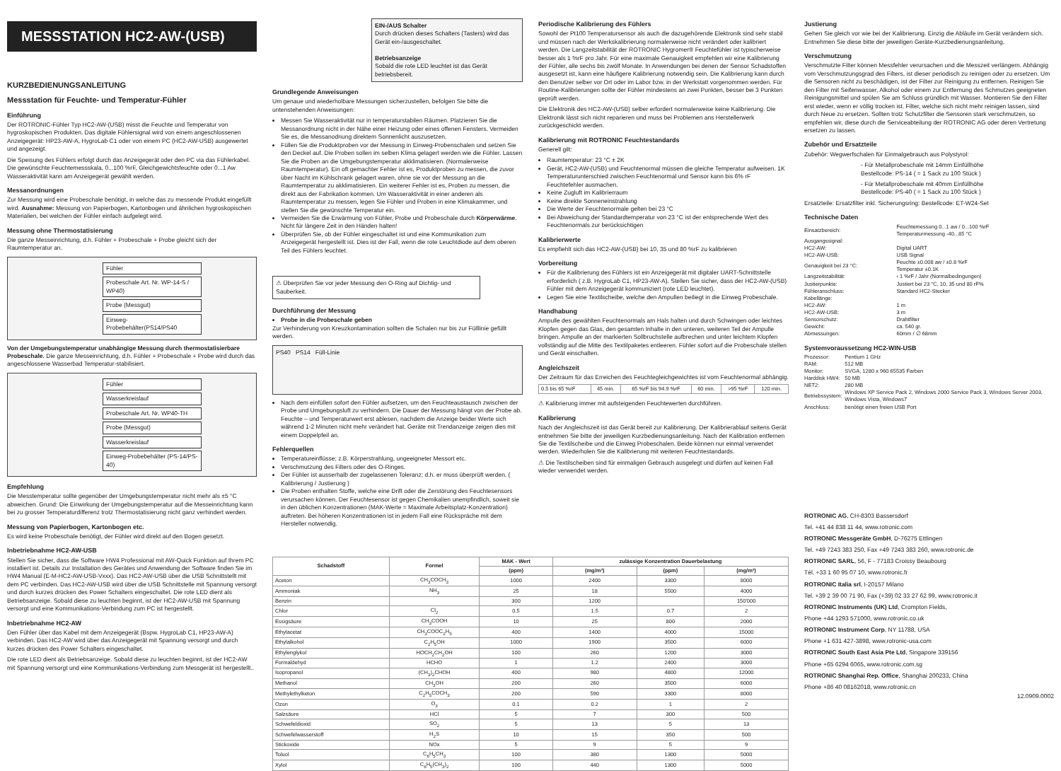MESSSTATION HC2-AW-(USB)
KURZBEDIENUNGSANLEITUNG
Messstation für Feuchte- und Temperatur-Fühler
Einführung
Der ROTRONIC-Fühler Typ HC2-AW-(USB) misst die Feuchte und Temperatur von hygroskopischen Produkten. Das digitale Fühlersignal wird von einem angeschlossenen Anzeigegerät: HP23-AW-A, HygroLab C1 oder von einem PC (HC2-AW-USB) ausgewertet und angezeigt.
Die Speisung des Fühlers erfolgt durch das Anzeigegerät oder den PC via das Fühlerkabel. Die gewünschte Feuchtemessskala, 0...100 %rF, Gleichgewichtsfeuchte oder 0...1 Aw Wasseraktivität kann am Anzeigegerät gewählt werden.
Messanordnungen
Zur Messung wird eine Probeschale benötigt, in welche das zu messende Produkt eingefüllt wird. Ausnahme: Messung von Papierbogen, Kartonbogen und ähnlichen hygroskopischen Materialien, bei welchen der Fühler einfach aufgelegt wird.
Messung ohne Thermostatisierung
Die ganze Messeinrichtung, d.h. Fühler + Probeschale + Probe gleicht sich der Raumtemperatur an.
Fühler
Probeschale Art. Nr. WP-14-S / WP40)
Probe (Messgut)
Einweg-Probebehälter(PS14/PS40
Von der Umgebungstemperatur unabhängige Messung durch thermostatisierbare Probeschale. Die ganze Messeinrichtung, d.h. Fühler + Probeschale + Probe wird durch das angeschlossene Wasserbad Temperatur-stabilisiert.
Fühler
Wasserkreislauf
Probeschale Art. Nr. WP40-TH
Probe (Messgut)
Wasserkreislauf
Einweg-Probebehälter (PS-14/PS-40)
Empfehlung
Die Messtemperatur sollte gegenüber der Umgebungstemperatur nicht mehr als ±5 °C abweichen. Grund: Die Einwirkung der Umgebungstemperatur auf die Messeinrichtung kann bei zu grosser Temperaturdifferenz trotz Thermostatisierung nicht ganz verhindert werden.
Messung von Papierbogen, Kartonbogen etc.
Es wird keine Probeschale benötigt, der Fühler wird direkt auf den Bogen gesetzt.
Inbetriebnahme HC2-AW-USB
Stellen Sie sicher, dass die Software HW4 Professional mit AW-Quick Funktion auf Ihrem PC installiert ist. Details zur Installation des Gerätes und Anwendung der Software finden Sie im HW4 Manual (E-M-HC2-AW-USB-Vxxx). Das HC2-AW-USB über die USB Schnittstellt mit dem PC verbinden. Das HC2-AW-USB wird über die USB Schnittstelle mit Spannung versorgt und durch kurzes drücken des Power Schalters eingeschaltet. Die rote LED dient als Betriebsanzeige. Sobald diese zu leuchten beginnt, ist der HC2-AW-USB mit Spannung versorgt und eine Kommunikations-Verbindung zum PC ist hergestellt.
Inbetriebnahme HC2-AW
Den Fühler über das Kabel mit dem Anzeigegerät (Bspw. HygroLab C1, HP23-AW-A) verbinden. Das HC2-AW wird über das Anzeigegerät mit Spannung versorgt und durch kurzes drücken des Power Schalters eingeschaltet.
Die rote LED dient als Betriebsanzeige. Sobald diese zu leuchten beginnt, ist der HC2-AW mit Spannung versorgt und eine Kommunikations-Verbindung zum Messgerät ist hergestellt..
EIN-/AUS Schalter
Durch drücken dieses Schalters (Tasters) wird das Gerät ein-/ausgeschaltet.
Betriebsanzeige
Sobald die rote LED leuchtet ist das Gerät betriebsbereit.
Grundlegende Anweisungen
Um genaue und wiederholbare Messungen sicherzustellen, befolgen Sie bitte die untenstehenden Anweisungen:
Messen Sie Wasseraktivität nur in temperaturstabilen Räumen. Platzieren Sie die Messanordnung nicht in der Nähe einer Heizung oder eines offenen Fensters. Vermeiden Sie es, die Messanodnung direktem Sonnenlicht auszusetzen.
Füllen Sie die Produktproben vor der Messung in Einweg-Probenschalen und setzen Sie den Deckel auf. Die Proben sollen im selben Klima gelagert werden wie die Fühler. Lassen Sie die Proben an die Umgebungstemperatur akklimatisieren. (Normalerweise Raumtemperatur). Ein oft gemachter Fehler ist es, Produktproben zu messen, die zuvor über Nacht im Kühlschrank gelagert waren, ohne sie vor der Messung an die Raumtemperatur zu akklimatisieren. Ein weiterer Fehler ist es, Proben zu messen, die direkt aus der Fabrikation kommen. Um Wasseraktivität in einer anderen als Raumtemperatur zu messen, legen Sie Fühler und Proben in eine Klimakammer, und stellen Sie die gewünschte Temperatur ein.
Vermeiden Sie die Erwärmung von Fühler, Probe und Probeschale durch Körperwärme. Nicht für längere Zeit in den Händen halten!
Überprüfen Sie, ob der Fühler eingeschaltet ist und eine Kommunikation zum Anzeigegerät hergestellt ist. Dies ist der Fall, wenn die rote Leuchtdiode auf dem oberen Teil des Fühlers leuchtet.
⚠ Überprüfen Sie vor jeder Messung den O-Ring auf Dichtig- und Sauberkeit.
Durchführung der Messung
Probe in die Probeschale geben
Zur Verhinderung von Kreuzkontamination sollten die Schalen nur bis zur Fülllinie gefüllt werden.
PS40 PS14 Füll-Linie
Nach dem einfüllen sofort den Fühler aufsetzen, um den Feuchteaustausch zwischen der Probe und Umgebungsluft zu verhindern. Die Dauer der Messung hängt von der Probe ab. Feuchte – und Temperaturwert erst ablesen, nachdem die Anzeige beider Werte sich während 1-2 Minuten nicht mehr verändert hat. Geräte mit Trendanzeige zeigen dies mit einem Doppelpfeil an.
Fehlerquellen
Temperatureinflüsse; z.B. Körperstrahlung, ungeeigneter Messort etc.
Verschmutzung des Filters oder des O-Ringes.
Der Fühler ist ausserhalb der zugelassenen Toleranz; d.h. er muss überprüft werden. ( Kalibrierung / Justierung )
Die Proben enthalten Stoffe, welche eine Drift oder die Zerstörung des Feuchtesensors verursachen können. Der Feuchtesensor ist gegen Chemikalien unempfindlich, soweit sie in den üblichen Konzentrationen (MAK-Werte = Maximale Arbeitsplatz-Konzentration) auftreten. Bei höheren Konzentrationen ist in jedem Fall eine Rückspräche mit dem Hersteller notwendig.
Periodische Kalibrierung des Fühlers
Sowohl der Pt100 Temperatursensor als auch die dazugehörende Elektronik sind sehr stabil und müssen nach der Werkskalibrierung normalerweise nicht verändert oder kalibriert werden. Die Langzeitstabilität der ROTRONIC Hygromer® Feuchtefühler ist typischerweise besser als 1 %rF pro Jahr. Für eine maximale Genauigkeit empfehlen wir eine Kalibrierung der Fühler, alle sechs bis zwölf Monate. In Anwendungen bei denen der Sensor Schadstoffen ausgesetzt ist, kann eine häufigere Kalibrierung notwendig sein. Die Kalibrierung kann durch den Benutzer selber vor Ort oder im Labor bzw. in der Werkstatt vorgenommen werden. Für Routine-Kalibrierungen sollte der Fühler mindestens an zwei Punkten, besser bei 3 Punkten geprüft werden.
Die Elektronik des HC2-AW-(USB) selber erfordert normalerweise keine Kalibrierung. Die Elektronik lässt sich nicht reparieren und muss bei Problemen ans Herstellerwerk zurückgeschickt werden.
Kalibrierung mit ROTRONIC Feuchtestandards
Generell gilt:
Raumtemperatur: 23 °C ± 2K
Gerät, HC2-AW-(USB) und Feuchtenormal müssen die gleiche Temperatur aufweisen. 1K Temperaturunterschied zwischen Feuchtenormal und Sensor kann bis 6% rF Feuchtefehler ausmachen.
Keine Zugluft im Kalibrierraum
Keine direkte Sonneneinstrahlung
Die Werte der Feuchtenormale gelten bei 23 °C
Bei Abweichung der Standardtemperatur von 23 °C ist der entsprechende Wert des Feuchtenormals zur berücksichtigen
Kalibrierwerte
Es empfiehlt sich das HC2-AW-(USB) bei 10, 35 und 80 %rF zu kalibrieren
Vorbereitung
Für die Kalibrierung des Fühlers ist ein Anzeigegerät mit digitaler UART-Schnittstelle erforderlich ( z.B. HygroLab C1, HP23-AW-A). Stellen Sie sicher, dass der HC2-AW-(USB) Fühler mit dem Anzeigegerät kommuniziert (rote LED leuchtet).
Legen Sie eine Textilscheibe, welche den Ampullen beiliegt in die Einweg Probeschale.
Handhabung
Ampulle des gewählten Feuchtenormals am Hals halten und durch Schwingen oder leichtes Klopfen gegen das Glas, den gesamten Inhalte in den unteren, weiteren Teil der Ampulle bringen. Ampulle an der markierten Sollbruchstelle aufbrechen und unter leichtem Klopfen vollständig auf die Mitte des Textilpaketes entleeren. Fühler sofort auf die Probeschale stellen und Gerät einschalten.
Angleichszeit
Der Zeitraum für das Erreichen des Feuchtegleichgewichtes ist vom Feuchtenormal abhängig.
| 0.5 bis 65 %rF | 45 min. | 65 %rF bis 94.9 %rF | 60 min. | >95 %rF | 120 min. |
⚠ Kalibrierung immer mit aufsteigenden Feuchtewerten durchführen.
Kalibrierung
Nach der Angleichszeit ist das Gerät bereit zur Kalibrierung. Der Kalibrierablauf seitens Gerät entnehmen Sie bitte der jeweiligen Kurzbedienungsanleitung. Nach der Kalibration entfernen Sie die Textilscheibe und die Einweg Probeschalen. Beide können nur einmal verwendet werden. Wiederholen Sie die Kalibrierung mit weiteren Feuchtestandards.
⚠ Die Textilscheiben sind für einmaligen Gebrauch ausgelegt und dürfen auf keinen Fall wieder verwendet werden.
| Schadstoff | Formel | MAK - Wert | zulässige Konzentration Dauerbelastung | | |
| --- | --- | --- | --- | --- | --- |
| | | (ppm) | (mg/m³) | (ppm) | (mg/m³) |
| Aceton | CH<sub>3</sub>COCH<sub>3</sub> | 1000 | 2400 | 3300 | 8000 |
| Ammoniak | NH<sub>3</sub> | 25 | 18 | 5500 | 4000 |
| Benzin | | 300 | 1200 | | 150'000 |
| Chlor | Cl<sub>2</sub> | 0.5 | 1.5 | 0.7 | 2 |
| Essigsäure | CH<sub>3</sub>COOH | 10 | 25 | 800 | 2000 |
| Ethylacetat | CH<sub>3</sub>COOC<sub>2</sub>H<sub>5</sub> | 400 | 1400 | 4000 | 15000 |
| Ethylalkohol | C<sub>2</sub>H<sub>5</sub>OH | 1000 | 1900 | 3500 | 6000 |
| Ethylenglykol | HOCH<sub>2</sub>CH<sub>2</sub>OH | 100 | 260 | 1200 | 3000 |
| Formaldehyd | HCHO | 1 | 1.2 | 2400 | 3000 |
| Isopropanol | (CH<sub>3</sub>)<sub>2</sub>CHOH | 400 | 980 | 4800 | 12000 |
| Methanol | CH<sub>3</sub>OH | 200 | 260 | 3500 | 6000 |
| Methylethylketon | C<sub>2</sub>H<sub>5</sub>COCH<sub>3</sub> | 200 | 590 | 3300 | 8000 |
| Ozon | O<sub>3</sub> | 0.1 | 0.2 | 1 | 2 |
| Salzsäure | HCl | 5 | 7 | 300 | 500 |
| Schwefeldioxid | SO<sub>2</sub> | 5 | 13 | 5 | 13 |
| Schwefelwasserstoff | H<sub>2</sub>S | 10 | 15 | 350 | 500 |
| Stickoxide | NOx | 5 | 9 | 5 | 9 |
| Toluol | C<sub>6</sub>H<sub>5</sub>CH<sub>3</sub> | 100 | 380 | 1300 | 5000 |
| Xylol | C<sub>6</sub>H<sub>5</sub>(CH<sub>3</sub>)<sub>2</sub> | 100 | 440 | 1300 | 5000 |
Justierung
Gehen Sie gleich vor wie bei der Kalibrierung. Einzig die Abläufe im Gerät verändern sich. Entnehmen Sie diese bitte der jeweiligen Geräte-Kurzbedienungsanleitung.
Verschmutzung
Verschmutzte Filter können Messfehler verursachen und die Messzeit verlängern. Abhängig vom Verschmutzungsgrad des Filters, ist dieser periodisch zu reinigen oder zu ersetzen. Um die Sensoren nicht zu beschädigen, ist der Filter zur Reinigung zu entfernen. Reinigen Sie den Filter mit Seifenwasser, Alkohol oder einem zur Entfernung des Schmutzes geeigneten Reinigungsmittel und spülen Sie am Schluss gründlich mit Wasser. Montieren Sie den Filter erst wieder, wenn er völlig trocken ist. Filter, welche sich nicht mehr reinigen lassen, sind durch Neue zu ersetzen. Sollten trotz Schutzfilter die Sensoren stark verschmutzen, so empfehlen wir, diese durch die Serviceabteilung der ROTRONIC AG oder deren Vertretung ersetzen zu lassen.
Zubehör und Ersatzteile
Zubehör: Wegwerfschalen für Einmalgebrauch aus Polystyrol:
- Für Metallprobeschale mit 14mm Einfüllhöhe
Bestellcode: PS-14 ( = 1 Sack zu 100 Stück )
- Für Metallprobeschale mit 40mm Einfüllhöhe
Bestellcode: PS-40 ( = 1 Sack zu 100 Stück )
Ersatzteile: Ersatzfilter inkl. Sicherungsring: Bestellcode: ET-W24-Set
Technische Daten
| Einsatzbereich: | Feuchtemessung 0...1 aw / 0...100 %rF Temperaturmessung -40...85 °C |
| Ausgangssignal: | |
| HC2-AW: | Digital UART |
| HC2-AW-USB: | USB Signal |
| Genauigkeit bei 23 °C: | Feuchte ±0.008 aw / ±0.8 %rF Temperatur ±0.1K |
| Langzeitstabilität: | ‹ 1 %rF / Jahr (Normalbedingungen) |
| Justierpunkte: | Justiert bei 23 °C, 10, 35 und 80 rF% |
| Fühleranschluss: | Standard HC2-Stecker |
| Kabellänge: | |
| HC2-AW: | 1 m |
| HC2-AW-USB: | 3 m |
| Sensorschutz: | Drahtfilter |
| Gewicht: | ca. 540 gr. |
| Abmessungen: | 60mm / ∅ 68mm |
Systemvoraussetzung HC2-WIN-USB
| Prozessor: | Pentium 1 GHz |
| RAM: | 512 MB |
| Monitor: | SVGA, 1280 x 960 65535 Farben |
| Harddisk HW4: | 50 MB |
| NET2: | 280 MB |
| Betriebssystem: | Windows XP Service Pack 2, Windows 2000 Service Pack 3, Windows Server 2003, Windows Vista, Windows7 |
| Anschluss: | benötigt einen freien USB Port |
ROTRONIC AG, CH-8303 Bassersdorf
Tel. +41 44 838 11 44, www.rotronic.com
ROTRONIC Messgeräte GmbH, D-76275 Ettlingen
Tel. +49 7243 383 250, Fax +49 7243 383 260, www.rotronic.de
ROTRONIC SARL, 56, F - 77183 Croissy Beaubourg
Tél. +33 1 60 95 07 10, www.rotronic.fr
ROTRONIC Italia srl, I-20157 Milano
Tel. +39 2 39 00 71 90, Fax (+39) 02 33 27 62 99, www.rotronic.it
ROTRONIC Instruments (UK) Ltd, Crompton Fields,
Phone +44 1293 571000, www.rotronic.co.uk
ROTRONIC Instrument Corp, NY 11788, USA
Phone +1 631 427-3898, www.rotronic-usa.com
ROTRONIC South East Asia Pte Ltd, Singapore 339156
Phone +65 6294 6065, www.rotronic.com.sg
ROTRONIC Shanghai Rep. Office, Shanghai 200233, China
Phone +86 40 08162018, www.rotronic.cn
12.0909.0002